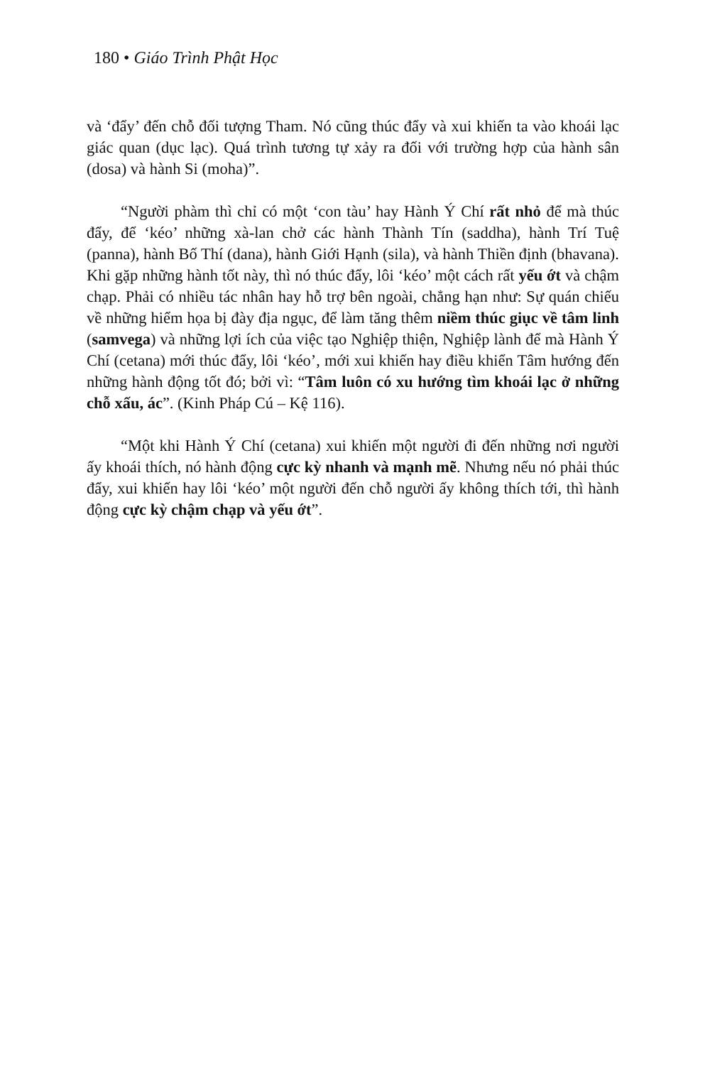180 • Giáo Trình Phật Học
và ‘đẩy’ đến chỗ đối tượng Tham. Nó cũng thúc đẩy và xui khiến ta vào khoái lạc giác quan (dục lạc). Quá trình tương tự xảy ra đối với trường hợp của hành sân (dosa) và hành Si (moha)”.
“Người phàm thì chỉ có một ‘con tàu’ hay Hành Ý Chí rất nhỏ để mà thúc đẩy, để ‘kéo’ những xà-lan chở các hành Thành Tín (saddha), hành Trí Tuệ (panna), hành Bố Thí (dana), hành Giới Hạnh (sila), và hành Thiền định (bhavana). Khi gặp những hành tốt này, thì nó thúc đẩy, lôi ‘kéo’ một cách rất yếu ớt và chậm chạp. Phải có nhiều tác nhân hay hỗ trợ bên ngoài, chẳng hạn như: Sự quán chiếu về những hiểm họa bị đày địa ngục, để làm tăng thêm niềm thúc giục về tâm linh (samvega) và những lợi ích của việc tạo Nghiệp thiện, Nghiệp lành để mà Hành Ý Chí (cetana) mới thúc đẩy, lôi ‘kéo’, mới xui khiến hay điều khiển Tâm hướng đến những hành động tốt đó; bởi vì: “Tâm luôn có xu hướng tìm khoái lạc ở những chỗ xấu, ác”. (Kinh Pháp Cú – Kệ 116).
“Một khi Hành Ý Chí (cetana) xui khiến một người đi đến những nơi người ấy khoái thích, nó hành động cực kỳ nhanh và mạnh mẽ. Nhưng nếu nó phải thúc đẩy, xui khiến hay lôi ‘kéo’ một người đến chỗ người ấy không thích tới, thì hành động cực kỳ chậm chạp và yếu ớt”.